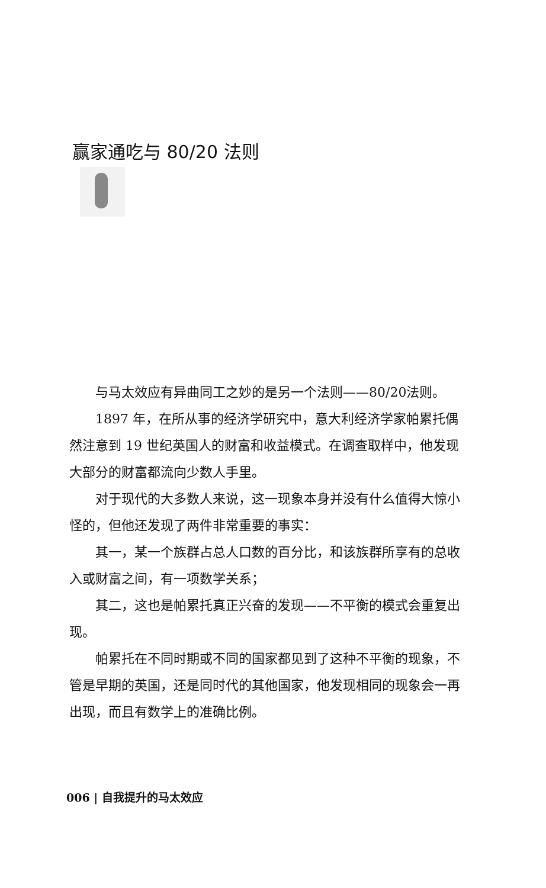赢家通吃与 80/20 法则
与马太效应有异曲同工之妙的是另一个法则——80/20法则。
1897 年，在所从事的经济学研究中，意大利经济学家帕累托偶然注意到 19 世纪英国人的财富和收益模式。在调查取样中，他发现大部分的财富都流向少数人手里。
对于现代的大多数人来说，这一现象本身并没有什么值得大惊小怪的，但他还发现了两件非常重要的事实：
其一，某一个族群占总人口数的百分比，和该族群所享有的总收入或财富之间，有一项数学关系；
其二，这也是帕累托真正兴奋的发现——不平衡的模式会重复出现。
帕累托在不同时期或不同的国家都见到了这种不平衡的现象，不管是早期的英国，还是同时代的其他国家，他发现相同的现象会一再出现，而且有数学上的准确比例。
006 | 自我提升的马太效应